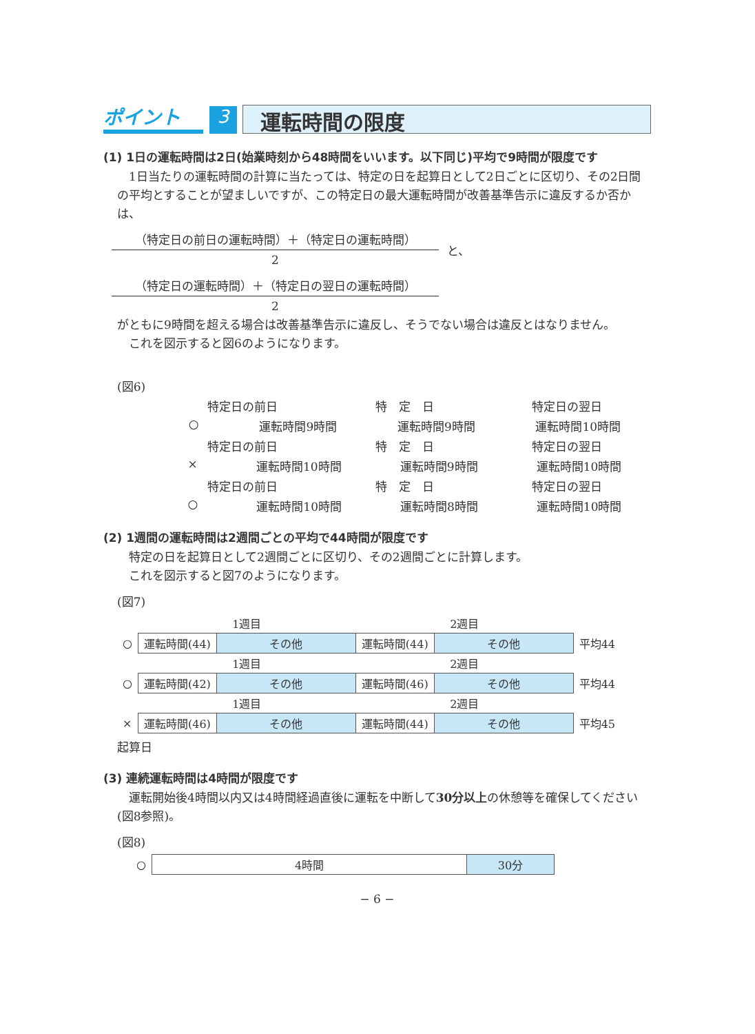ポイント
3
運転時間の限度
(1) 1日の運転時間は2日(始業時刻から48時間をいいます。以下同じ)平均で9時間が限度です
　1日当たりの運転時間の計算に当たっては、特定の日を起算日として2日ごとに区切り、その2日間の平均とすることが望ましいですが、この特定日の最大運転時間が改善基準告示に違反するか否かは、
（特定日の前日の運転時間）＋（特定日の運転時間）
2
と、
（特定日の運転時間）＋（特定日の翌日の運転時間）
2
がともに9時間を超える場合は改善基準告示に違反し、そうでない場合は違反とはなりません。
　これを図示すると図6のようになります。
(図6)
特定日の前日 特　定　日 特定日の翌日
○ 運転時間9時間 運転時間9時間 運転時間10時間
特定日の前日 特　定　日 特定日の翌日
× 運転時間10時間 運転時間9時間 運転時間10時間
特定日の前日 特　定　日 特定日の翌日
○ 運転時間10時間 運転時間8時間 運転時間10時間
(2) 1週間の運転時間は2週間ごとの平均で44時間が限度です
　特定の日を起算日として2週間ごとに区切り、その2週間ごとに計算します。
　これを図示すると図7のようになります。
(図7)
| | 1週目 | | 2週目 | | |
| ○ | 運転時間(44) | その他 | 運転時間(44) | その他 | 平均44 |
| | 1週目 | | 2週目 | | |
| ○ | 運転時間(42) | その他 | 運転時間(46) | その他 | 平均44 |
| | 1週目 | | 2週目 | | |
| × | 運転時間(46) | その他 | 運転時間(44) | その他 | 平均45 |
起算日
(3) 連続運転時間は4時間が限度です
　運転開始後4時間以内又は4時間経過直後に運転を中断して30分以上の休憩等を確保してください(図8参照)。
(図8)
| ○ | 4時間 | 30分 |
− 6 −